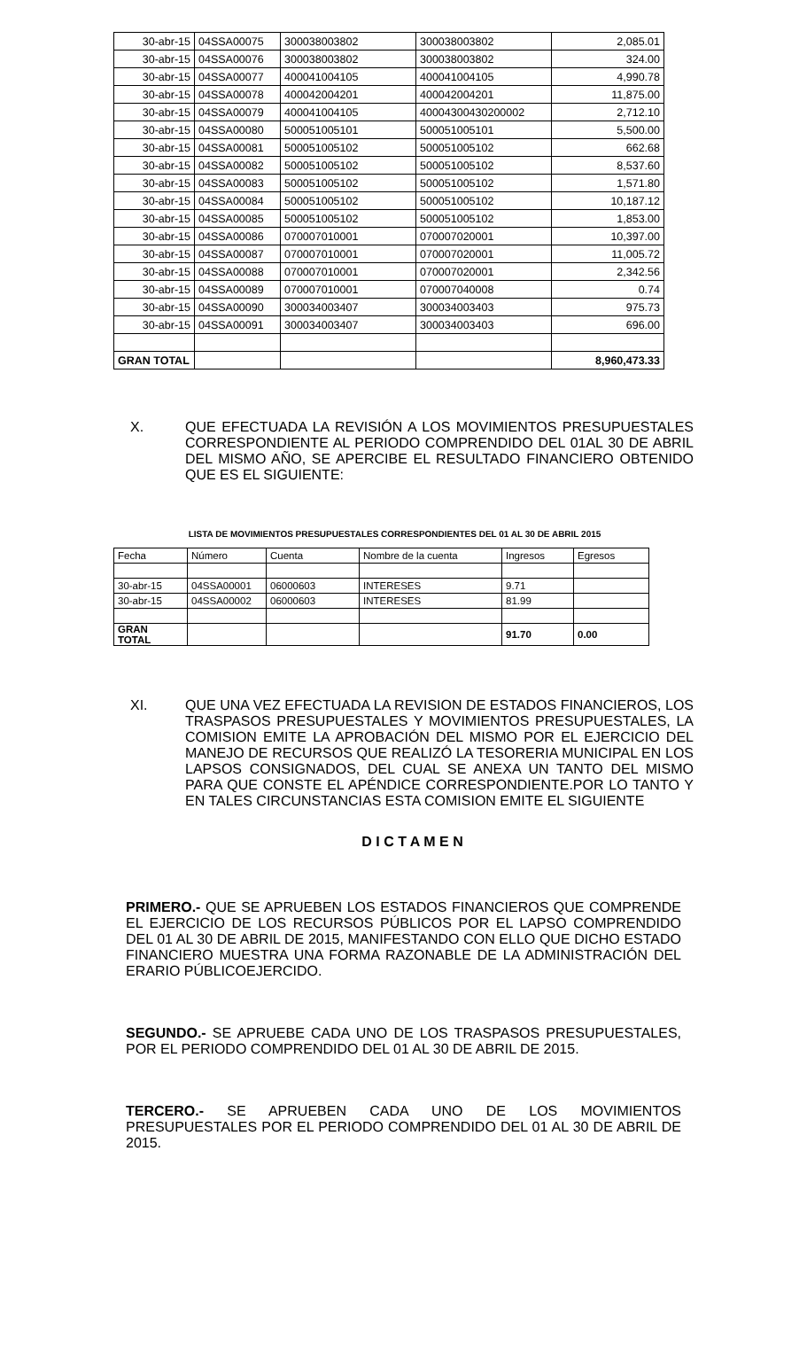| 30-abr-15 | 04SSA00075 | 300038003802 | 300038003802 | 2,085.01 |
| 30-abr-15 | 04SSA00076 | 300038003802 | 300038003802 | 324.00 |
| 30-abr-15 | 04SSA00077 | 400041004105 | 400041004105 | 4,990.78 |
| 30-abr-15 | 04SSA00078 | 400042004201 | 400042004201 | 11,875.00 |
| 30-abr-15 | 04SSA00079 | 400041004105 | 40004300430200002 | 2,712.10 |
| 30-abr-15 | 04SSA00080 | 500051005101 | 500051005101 | 5,500.00 |
| 30-abr-15 | 04SSA00081 | 500051005102 | 500051005102 | 662.68 |
| 30-abr-15 | 04SSA00082 | 500051005102 | 500051005102 | 8,537.60 |
| 30-abr-15 | 04SSA00083 | 500051005102 | 500051005102 | 1,571.80 |
| 30-abr-15 | 04SSA00084 | 500051005102 | 500051005102 | 10,187.12 |
| 30-abr-15 | 04SSA00085 | 500051005102 | 500051005102 | 1,853.00 |
| 30-abr-15 | 04SSA00086 | 070007010001 | 070007020001 | 10,397.00 |
| 30-abr-15 | 04SSA00087 | 070007010001 | 070007020001 | 11,005.72 |
| 30-abr-15 | 04SSA00088 | 070007010001 | 070007020001 | 2,342.56 |
| 30-abr-15 | 04SSA00089 | 070007010001 | 070007040008 | 0.74 |
| 30-abr-15 | 04SSA00090 | 300034003407 | 300034003403 | 975.73 |
| 30-abr-15 | 04SSA00091 | 300034003407 | 300034003403 | 696.00 |
| GRAN TOTAL | | | | 8,960,473.33 |
X.
QUE EFECTUADA LA REVISIÓN A LOS MOVIMIENTOS PRESUPUESTALES CORRESPONDIENTE AL PERIODO COMPRENDIDO DEL 01AL 30 DE ABRIL DEL MISMO AÑO, SE APERCIBE EL RESULTADO FINANCIERO OBTENIDO QUE ES EL SIGUIENTE:
LISTA DE MOVIMIENTOS PRESUPUESTALES CORRESPONDIENTES DEL 01 AL 30 DE ABRIL 2015
| Fecha | Número | Cuenta | Nombre de la cuenta | Ingresos | Egresos |
| 30-abr-15 | 04SSA00001 | 06000603 | INTERESES | 9.71 | |
| 30-abr-15 | 04SSA00002 | 06000603 | INTERESES | 81.99 | |
| GRAN TOTAL | | | | 91.70 | 0.00 |
XI.
QUE UNA VEZ EFECTUADA LA REVISION DE ESTADOS FINANCIEROS, LOS TRASPASOS PRESUPUESTALES Y MOVIMIENTOS PRESUPUESTALES, LA COMISION EMITE LA APROBACIÓN DEL MISMO POR EL EJERCICIO DEL MANEJO DE RECURSOS QUE REALIZÓ LA TESORERIA MUNICIPAL EN LOS LAPSOS CONSIGNADOS, DEL CUAL SE ANEXA UN TANTO DEL MISMO PARA QUE CONSTE EL APÉNDICE CORRESPONDIENTE.POR LO TANTO Y EN TALES CIRCUNSTANCIAS ESTA COMISION EMITE EL SIGUIENTE
D I C T A M E N
PRIMERO.- QUE SE APRUEBEN LOS ESTADOS FINANCIEROS QUE COMPRENDE EL EJERCICIO DE LOS RECURSOS PÚBLICOS POR EL LAPSO COMPRENDIDO DEL 01 AL 30 DE ABRIL DE 2015, MANIFESTANDO CON ELLO QUE DICHO ESTADO FINANCIERO MUESTRA UNA FORMA RAZONABLE DE LA ADMINISTRACIÓN DEL ERARIO PÚBLICOEJERCIDO.
SEGUNDO.- SE APRUEBE CADA UNO DE LOS TRASPASOS PRESUPUESTALES, POR EL PERIODO COMPRENDIDO DEL 01 AL 30 DE ABRIL DE 2015.
TERCERO.- SE APRUEBEN CADA UNO DE LOS MOVIMIENTOS PRESUPUESTALES POR EL PERIODO COMPRENDIDO DEL 01 AL 30 DE ABRIL DE 2015.